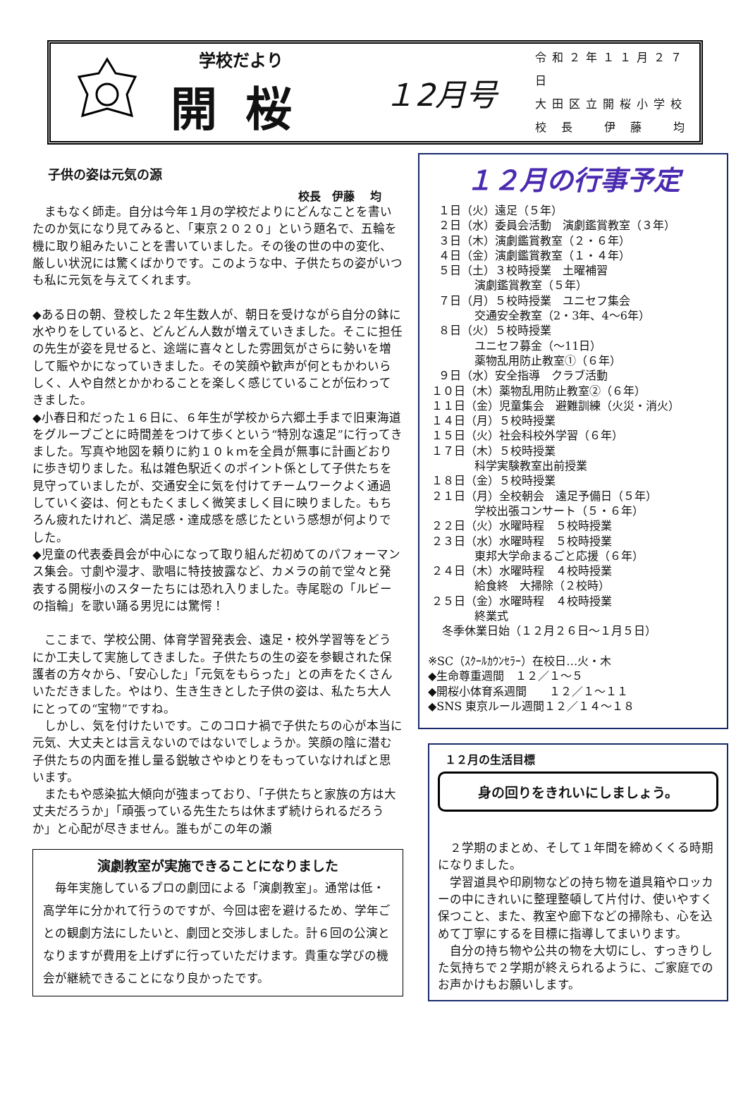学校だより
開桜
１2月号
令和２年１１月２７日
大田区立開桜小学校
校 長　 伊 藤　 均
子供の姿は元気の源
校長　伊藤　 均
　まもなく師走。自分は今年１月の学校だよりにどんなことを書いたのか気になり見てみると、「東京２０２０」という題名で、五輪を機に取り組みたいことを書いていました。その後の世の中の変化、厳しい状況には驚くばかりです。このような中、子供たちの姿がいつも私に元気を与えてくれます。
◆ある日の朝、登校した２年生数人が、朝日を受けながら自分の鉢に水やりをしていると、どんどん人数が増えていきました。そこに担任の先生が姿を見せると、途端に喜々とした雰囲気がさらに勢いを増して賑やかになっていきました。その笑顔や歓声が何ともかわいらしく、人や自然とかかわることを楽しく感じていることが伝わってきました。
◆小春日和だった１６日に、６年生が学校から六郷土手まで旧東海道をグループごとに時間差をつけて歩くという“特別な遠足”に行ってきました。写真や地図を頼りに約１０ｋｍを全員が無事に計画どおりに歩き切りました。私は雑色駅近くのポイント係として子供たちを見守っていましたが、交通安全に気を付けてチームワークよく通過していく姿は、何ともたくましく微笑ましく目に映りました。もちろん疲れたけれど、満足感・達成感を感じたという感想が何よりでした。
◆児童の代表委員会が中心になって取り組んだ初めてのパフォーマンス集会。寸劇や漫才、歌唱に特技披露など、カメラの前で堂々と発表する開桜小のスターたちには恐れ入りました。寺尾聡の「ルビーの指輪」を歌い踊る男児には驚愕！
　ここまで、学校公開、体育学習発表会、遠足・校外学習等をどうにか工夫して実施してきました。子供たちの生の姿を参観された保護者の方々から、「安心した」「元気をもらった」との声をたくさんいただきました。やはり、生き生きとした子供の姿は、私たち大人にとっての“宝物”ですね。
　しかし、気を付けたいです。このコロナ禍で子供たちの心が本当に元気、大丈夫とは言えないのではないでしょうか。笑顔の陰に潜む子供たちの内面を推し量る鋭敏さやゆとりをもっていなければと思います。
　またもや感染拡大傾向が強まっており、「子供たちと家族の方は大丈夫だろうか」「頑張っている先生たちは休まず続けられるだろうか」と心配が尽きません。誰もがこの年の瀬
演劇教室が実施できることになりました
　毎年実施しているプロの劇団による「演劇教室」。通常は低・高学年に分かれて行うのですが、今回は密を避けるため、学年ごとの観劇方法にしたいと、劇団と交渉しました。計６回の公演となりますが費用を上げずに行っていただけます。貴重な学びの機会が継続できることになり良かったです。
１２月の行事予定
１日（火）遠足（５年） ２日（水）委員会活動　演劇鑑賞教室（３年） ３日（木）演劇鑑賞教室（２・６年） ４日（金）演劇鑑賞教室（１・４年） ５日（土）３校時授業　土曜補習 演劇鑑賞教室（５年） ７日（月）５校時授業　ユニセフ集会 交通安全教室（2・3年、4～6年） ８日（火）５校時授業 ユニセフ募金（～11日） 薬物乱用防止教室①（６年） ９日（水）安全指導　クラブ活動 １０日（木）薬物乱用防止教室②（６年） １１日（金）児童集会　避難訓練（火災・消火） １４日（月）５校時授業 １５日（火）社会科校外学習（６年） １７日（木）５校時授業 科学実験教室出前授業 １８日（金）５校時授業 ２１日（月）全校朝会　遠足予備日（５年） 学校出張コンサート（５・６年） ２２日（火）水曜時程　５校時授業 ２３日（水）水曜時程　５校時授業 東邦大学命まるごと応援（６年） ２４日（木）水曜時程　４校時授業 給食終　大掃除（２校時） ２５日（金）水曜時程　４校時授業 終業式 冬季休業日始（１２月２６日～１月５日） ※SC（ｽｸｰﾙｶｳﾝｾﾗｰ）在校日…火・木 ◆生命尊重週間　１２／１～５ ◆開桜小体育系週間　　１２／１～１１ ◆SNS 東京ルール週間１２／１４～１８
１２月の生活目標
身の回りをきれいにしましょう。
　２学期のまとめ、そして１年間を締めくくる時期になりました。
　学習道具や印刷物などの持ち物を道具箱やロッカーの中にきれいに整理整頓して片付け、使いやすく保つこと、また、教室や廊下などの掃除も、心を込めて丁寧にするを目標に指導してまいります。
　自分の持ち物や公共の物を大切にし、すっきりした気持ちで２学期が終えられるように、ご家庭でのお声かけもお願いします。